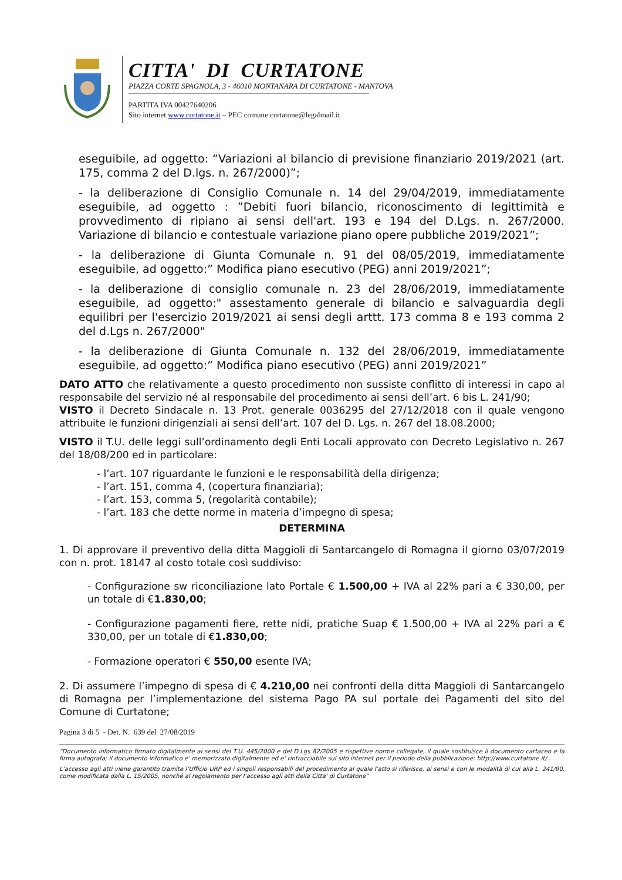CITTA' DI CURTATONE
PIAZZA CORTE SPAGNOLA, 3 - 46010 MONTANARA DI CURTATONE - MANTOVA
PARTITA IVA 00427640206
Sito internet www.curtatone.it – PEC comune.curtatone@legalmail.it
eseguibile, ad oggetto: “Variazioni al bilancio di previsione finanziario 2019/2021 (art. 175, comma 2 del D.lgs. n. 267/2000)”;
- la deliberazione di Consiglio Comunale n. 14 del 29/04/2019, immediatamente eseguibile, ad oggetto : ”Debiti fuori bilancio, riconoscimento di legittimità e provvedimento di ripiano ai sensi dell'art. 193 e 194 del D.Lgs. n. 267/2000. Variazione di bilancio e contestuale variazione piano opere pubbliche 2019/2021”;
- la deliberazione di Giunta Comunale n. 91 del 08/05/2019, immediatamente eseguibile, ad oggetto:” Modifica piano esecutivo (PEG) anni 2019/2021”;
- la deliberazione di consiglio comunale n. 23 del 28/06/2019, immediatamente eseguibile, ad oggetto:" assestamento generale di bilancio e salvaguardia degli equilibri per l'esercizio 2019/2021 ai sensi degli arttt. 173 comma 8 e 193 comma 2 del d.Lgs n. 267/2000"
- la deliberazione di Giunta Comunale n. 132 del 28/06/2019, immediatamente eseguibile, ad oggetto:” Modifica piano esecutivo (PEG) anni 2019/2021”
DATO ATTO che relativamente a questo procedimento non sussiste conflitto di interessi in capo al responsabile del servizio né al responsabile del procedimento ai sensi dell’art. 6 bis L. 241/90;
VISTO il Decreto Sindacale n. 13 Prot. generale 0036295 del 27/12/2018 con il quale vengono attribuite le funzioni dirigenziali ai sensi dell’art. 107 del D. Lgs. n. 267 del 18.08.2000;
VISTO il T.U. delle leggi sull’ordinamento degli Enti Locali approvato con Decreto Legislativo n. 267 del 18/08/200 ed in particolare:
- l’art. 107 riguardante le funzioni e le responsabilità della dirigenza;
- l’art. 151, comma 4, (copertura finanziaria);
- l’art. 153, comma 5, (regolarità contabile);
- l’art. 183 che dette norme in materia d’impegno di spesa;
DETERMINA
1. Di approvare il preventivo della ditta Maggioli di Santarcangelo di Romagna il giorno 03/07/2019 con n. prot. 18147 al costo totale così suddiviso:
- Configurazione sw riconciliazione lato Portale € 1.500,00 + IVA al 22% pari a € 330,00, per un totale di €1.830,00;
- Configurazione pagamenti fiere, rette nidi, pratiche Suap € 1.500,00 + IVA al 22% pari a € 330,00, per un totale di €1.830,00;
- Formazione operatori € 550,00 esente IVA;
2. Di assumere l’impegno di spesa di € 4.210,00 nei confronti della ditta Maggioli di Santarcangelo di Romagna per l’implementazione del sistema Pago PA sul portale dei Pagamenti del sito del Comune di Curtatone;
Pagina 3 di 5 - Det. N. 639 del 27/08/2019
“Documento informatico firmato digitalmente ai sensi del T.U. 445/2000 e del D.Lgs 82/2005 e rispettive norme collegate, il quale sostituisce il documento cartaceo e la firma autografa; il documento informatico e’ memorizzato digitalmente ed e’ rintracciabile sul sito internet per il periodo della pubblicazione: http://www.curtatone.it/ .
L’accesso agli atti viene garantito tramite l’Ufficio URP ed i singoli responsabili del procedimento al quale l’atto si riferisce, ai sensi e con le modalità di cui alla L. 241/90, come modificata dalla L. 15/2005, nonché al regolamento per l’accesso agli atti della Citta' di Curtatone”